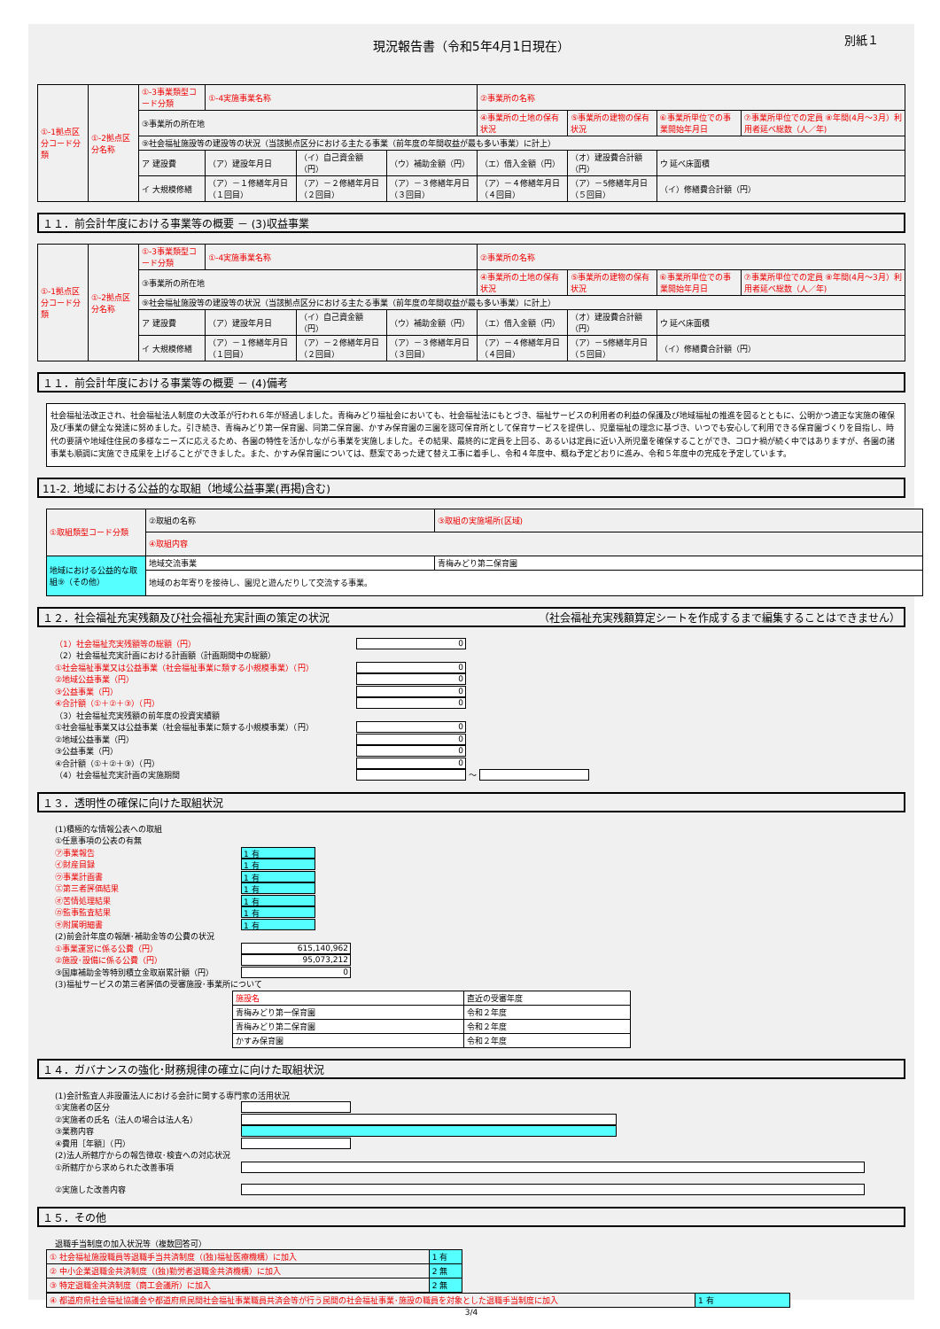現況報告書（令和5年4月1日現在） 別紙１
| ①-1拠点区分コード分類 | ①-2拠点区分名称 | ①-3事業類型コード分類 | ①-4実施事業名称 | | | ②事業所の名称 | | | |
| | | ③事業所の所在地 | | | | ④事業所の土地の保有状況 | ⑤事業所の建物の保有状況 | ⑥事業所単位での事業開始年月日 | ⑦事業所単位での定員 ⑧年間(4月～3月）利用者延べ総数（人／年) |
| | | ⑨社会福祉施設等の建設等の状況（当該拠点区分における主たる事業（前年度の年間収益が最も多い事業）に計上） | | | | | | | |
| | | ア 建設費 | （ア）建設年月日 | （イ）自己資金額（円） | （ウ）補助金額（円） | （エ）借入金額（円） | （オ）建設費合計額（円） | ウ 延べ床面積 | |
| | | イ 大規模修繕 | （ア）－１修繕年月日（１回目） | （ア）－２修繕年月日（２回目） | （ア）－３修繕年月日（３回目） | （ア）－４修繕年月日（４回目） | （ア）－5修繕年月日（５回目） | （イ）修繕費合計額（円） | |
１１．前会計年度における事業等の概要 － (3)収益事業
| ①-1拠点区分コード分類 | ①-2拠点区分名称 | ①-3事業類型コード分類 | ①-4実施事業名称 | | | ②事業所の名称 | | | |
| | | ③事業所の所在地 | | | | ④事業所の土地の保有状況 | ⑤事業所の建物の保有状況 | ⑥事業所単位での事業開始年月日 | ⑦事業所単位での定員 ⑧年間(4月～3月）利用者延べ総数（人／年) |
| | | ⑨社会福祉施設等の建設等の状況（当該拠点区分における主たる事業（前年度の年間収益が最も多い事業）に計上） | | | | | | | |
| | | ア 建設費 | （ア）建設年月日 | （イ）自己資金額（円） | （ウ）補助金額（円） | （エ）借入金額（円） | （オ）建設費合計額（円） | ウ 延べ床面積 | |
| | | イ 大規模修繕 | （ア）－１修繕年月日（１回目） | （ア）－２修繕年月日（２回目） | （ア）－３修繕年月日（３回目） | （ア）－４修繕年月日（４回目） | （ア）－5修繕年月日（５回目） | （イ）修繕費合計額（円） | |
１１．前会計年度における事業等の概要 － (4)備考
社会福祉法改正され、社会福祉法人制度の大改革が行われ６年が経過しました。青梅みどり福祉会においても、社会福祉法にもとづき、福祉サービスの利用者の利益の保護及び地域福祉の推進を図るとともに、公明かつ適正な実施の確保及び事業の健全な発達に努めました。引き続き、青梅みどり第一保育園、同第二保育園、かすみ保育園の三園を認可保育所として保育サービスを提供し、児童福祉の理念に基づき、いつでも安心して利用できる保育園づくりを目指し、時代の要請や地域住住民の多様なニーズに応えるため、各園の特性を活かしながら事業を実施しました。その結果、最終的に定員を上回る、あるいは定員に近い入所児童を確保することができ、コロナ禍が続く中ではありますが、各園の諸事業も順調に実施でき成果を上げることができました。また、かすみ保育園については、懸案であった建て替え工事に着手し、令和４年度中、概ね予定どおりに進み、令和５年度中の完成を予定しています。
11-2. 地域における公益的な取組（地域公益事業(再掲)含む)
| ①取組類型コード分類 | ②取組の名称 | ③取組の実施場所(区域) |
| | ④取組内容 | |
| 地域における公益的な取組⑨（その他） | 地域交流事業 | 青梅みどり第二保育園 |
| | 地域のお年寄りを接待し、園児と遊んだりして交流する事業。 | |
１２．社会福祉充実残額及び社会福祉充実計画の策定の状況 （社会福祉充実残額算定シートを作成するまで編集することはできません）
（1）社会福祉充実残額等の総額（円） 0
（2）社会福祉充実計画における計画額（計画期間中の総額）
①社会福祉事業又は公益事業（社会福祉事業に類する小規模事業）（円） 0
②地域公益事業（円） 0
③公益事業（円） 0
④合計額（①＋②＋③）（円） 0
（3）社会福祉充実残額の前年度の投資実績額
①社会福祉事業又は公益事業（社会福祉事業に類する小規模事業）（円） 0
②地域公益事業（円） 0
③公益事業（円） 0
④合計額（①＋②＋③）（円） 0
（4）社会福祉充実計画の実施期間 ～
１３．透明性の確保に向けた取組状況
(1)積極的な情報公表への取組
①任意事項の公表の有無
㋐事業報告 1 有
㋑財産目録 1 有
㋒事業計画書 1 有
㋓第三者評価結果 1 有
㋔苦情処理結果 1 有
㋕監事監査結果 1 有
㋖附属明細書 1 有
(2)前会計年度の報酬･補助金等の公費の状況
①事業運営に係る公費（円） 615,140,962
②施設･設備に係る公費（円） 95,073,212
③国庫補助金等特別積立金取崩累計額（円） 0
(3)福祉サービスの第三者評価の受審施設･事業所について
| 施設名 | 直近の受審年度 |
| 青梅みどり第一保育園 | 令和２年度 |
| 青梅みどり第二保育園 | 令和２年度 |
| かすみ保育園 | 令和２年度 |
１４．ガバナンスの強化･財務規律の確立に向けた取組状況
(1)会計監査人非設置法人における会計に関する専門家の活用状況
①実施者の区分
②実施者の氏名（法人の場合は法人名）
③業務内容
④費用［年額］（円）
(2)法人所轄庁からの報告徴収･検査への対応状況
①所轄庁から求められた改善事項
②実施した改善内容
１５．その他
退職手当制度の加入状況等（複数回答可）
| ① 社会福祉施設職員等退職手当共済制度（(独)福祉医療機構）に加入 | 1 有 |
| ② 中小企業退職金共済制度（(独)勤労者退職金共済機構）に加入 | 2 無 |
| ③ 特定退職金共済制度（商工会議所）に加入 | 2 無 |
| ④ 都道府県社会福祉協議会や都道府県民間社会福祉事業職員共済会等が行う民間の社会福祉事業･施設の職員を対象とした退職手当制度に加入 | 1 有 |
3/4